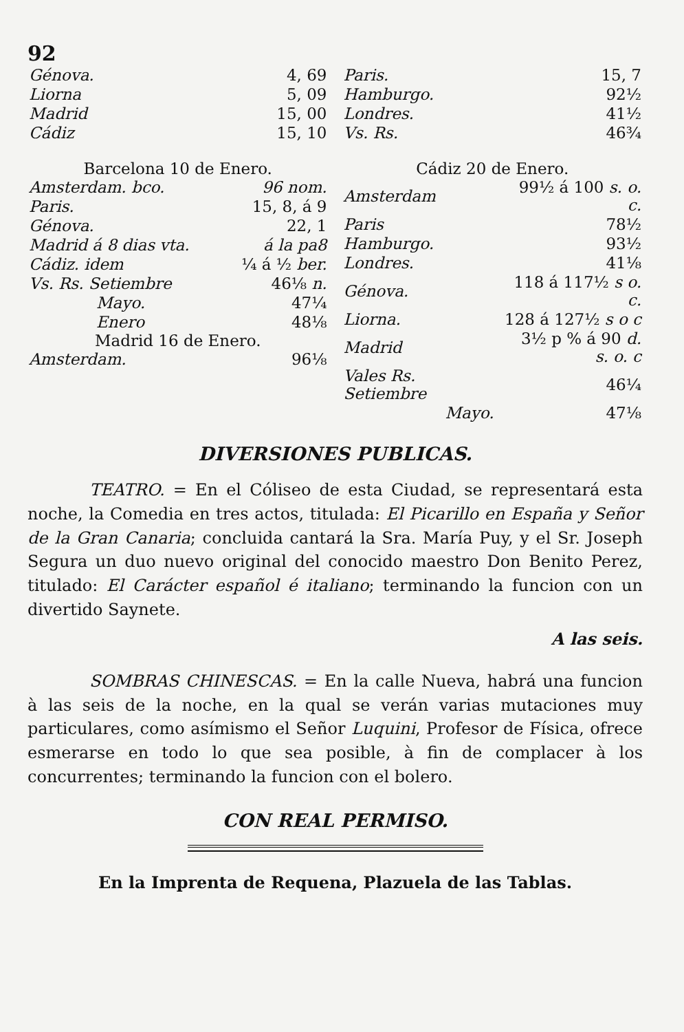92
| Génova. | 4, 69 |
| Liorna | 5, 09 |
| Madrid | 15, 00 |
| Cádiz | 15, 10 |
Barcelona 10 de Enero.
| Amsterdam. bco. | 96 nom. |
| Paris. | 15, 8, á 9 |
| Génova. | 22, 1 |
| Madrid á 8 dias vta. | á la pa8 |
| Cádiz. idem | ¼ á ½ ber. |
| Vs. Rs. Setiembre | 46⅛ n. |
| Mayo. | 47¼ |
| Enero | 48⅛ |
Madrid 16 de Enero.
| Amsterdam. | 96⅛ |
| Paris. | 15, 7 |
| Hamburgo. | 92½ |
| Londres. | 41½ |
| Vs. Rs. | 46¾ |
Cádiz 20 de Enero.
| Amsterdam | 99½ á 100 s. o. c. |
| Paris | 78½ |
| Hamburgo. | 93½ |
| Londres. | 41⅛ |
| Génova. | 118 á 117½ s o. c. |
| Liorna. | 128 á 127½ s o c |
| Madrid | 3½ p % á 90 d. s. o. c |
| Vales Rs. Setiembre | 46¼ |
| Mayo. | 47⅛ |
DIVERSIONES PUBLICAS.
TEATRO. = En el Cóliseo de esta Ciudad, se representará esta noche, la Comedia en tres actos, titulada: El Picarillo en España y Señor de la Gran Canaria; concluida cantará la Sra. María Puy, y el Sr. Joseph Segura un duo nuevo original del conocido maestro Don Benito Perez, titulado: El Carácter español é italiano; terminando la funcion con un divertido Saynete.
A las seis.
SOMBRAS CHINESCAS. = En la calle Nueva, habrá una funcion à las seis de la noche, en la qual se verán varias mutaciones muy particulares, como asímismo el Señor Luquini, Profesor de Física, ofrece esmerarse en todo lo que sea posible, à fin de complacer à los concurrentes; terminando la funcion con el bolero.
CON REAL PERMISO.
En la Imprenta de Requena, Plazuela de las Tablas.